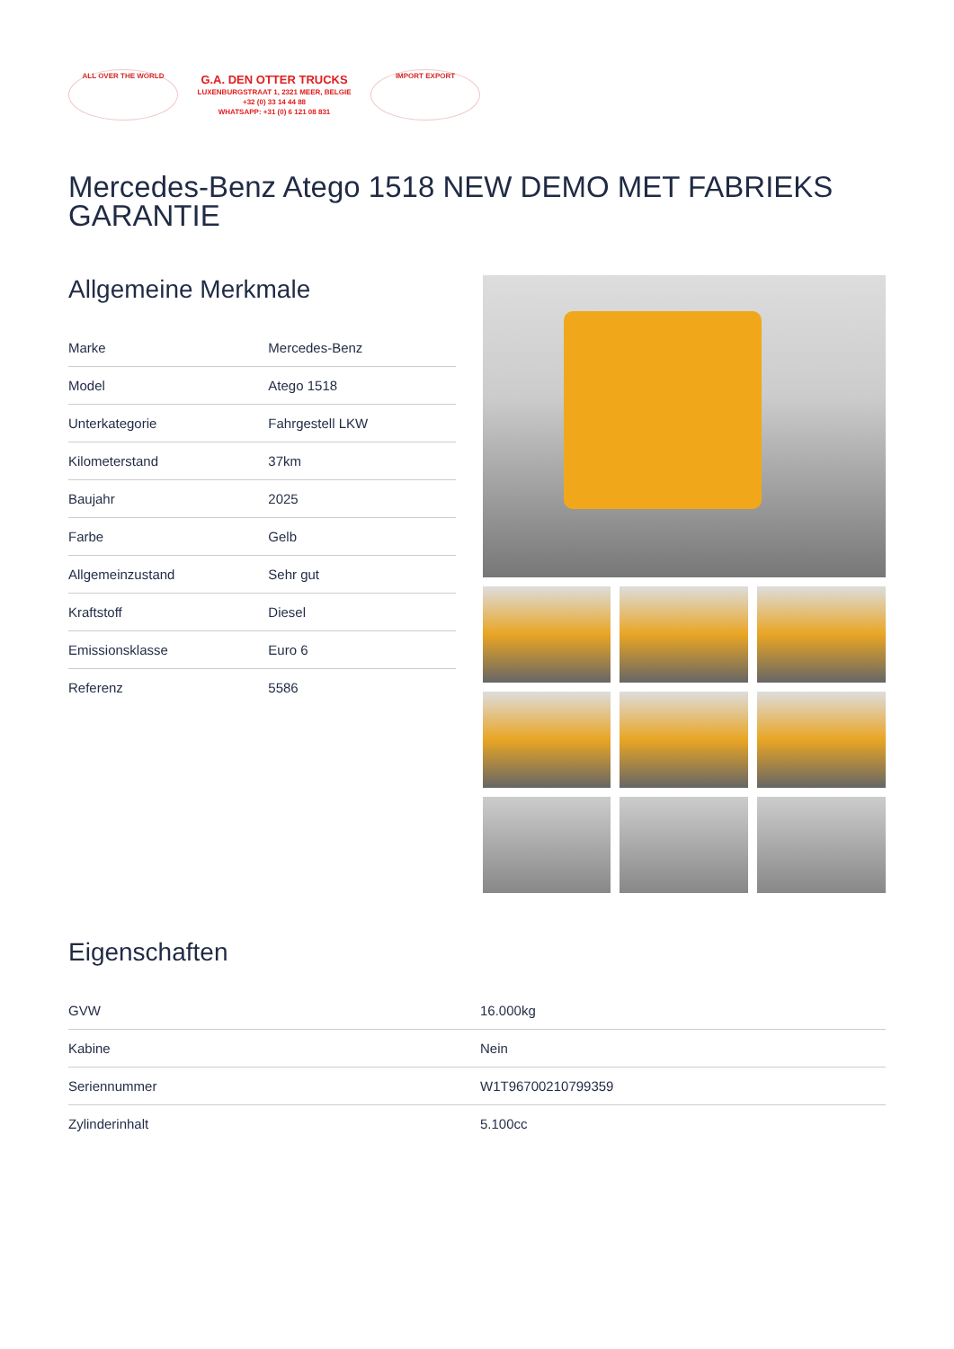ALL OVER THE WORLD
G.A. DEN OTTER TRUCKS
LUXENBURGSTRAAT 1, 2321 MEER, BELGIE
+32 (0) 33 14 44 88
WHATSAPP: +31 (0) 6 121 08 831
IMPORT EXPORT
Mercedes-Benz Atego 1518 NEW DEMO MET FABRIEKS GARANTIE
Allgemeine Merkmale
| Marke | Mercedes-Benz |
| Model | Atego 1518 |
| Unterkategorie | Fahrgestell LKW |
| Kilometerstand | 37km |
| Baujahr | 2025 |
| Farbe | Gelb |
| Allgemeinzustand | Sehr gut |
| Kraftstoff | Diesel |
| Emissionsklasse | Euro 6 |
| Referenz | 5586 |
Eigenschaften
| GVW | 16.000kg |
| Kabine | Nein |
| Seriennummer | W1T96700210799359 |
| Zylinderinhalt | 5.100cc |